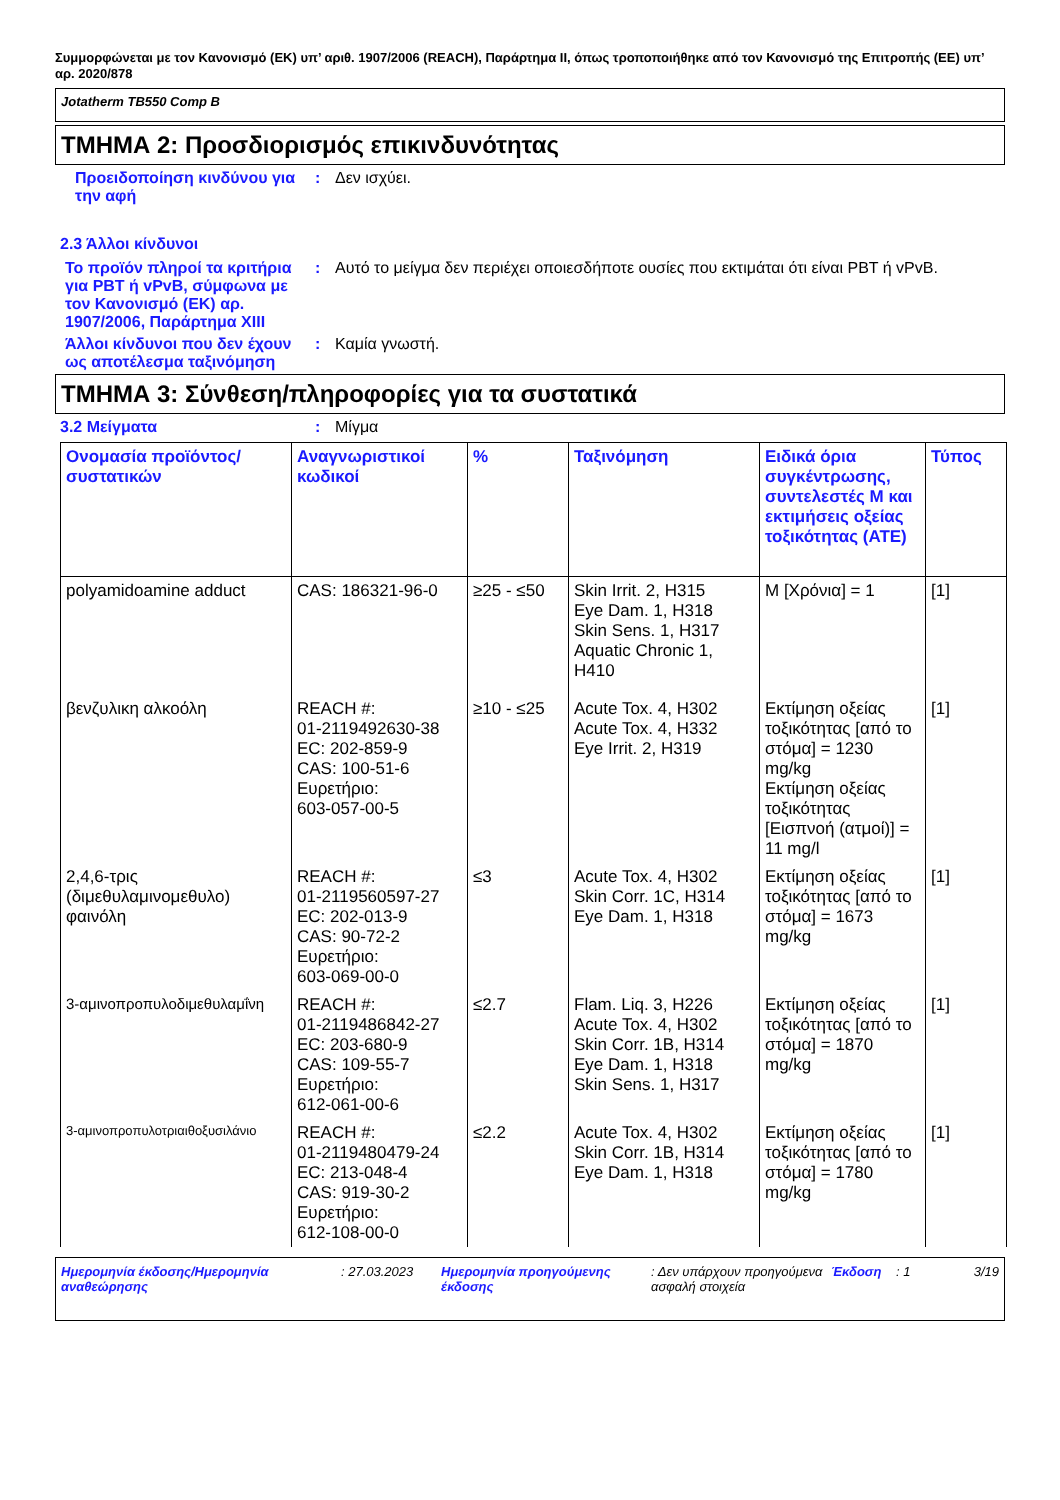Συμμορφώνεται με τον Κανονισμό (ΕΚ) υπ’ αριθ. 1907/2006 (REACH), Παράρτημα II, όπως τροποποιήθηκε από τον Κανονισμό της Επιτροπής (ΕΕ) υπ’ αρ. 2020/878
Jotatherm TB550 Comp B
ΤΜΗΜΑ 2: Προσδιορισμός επικινδυνότητας
Προειδοποίηση κινδύνου για την αφή
: Δεν ισχύει.
2.3 Άλλοι κίνδυνοι
Το προϊόν πληροί τα κριτήρια για PBT ή vPvB, σύμφωνα με τον Κανονισμό (ΕΚ) αρ. 1907/2006, Παράρτημα XIII
: Αυτό το μείγμα δεν περιέχει οποιεσδήποτε ουσίες που εκτιμάται ότι είναι PBT ή vPvB.
Άλλοι κίνδυνοι που δεν έχουν ως αποτέλεσμα ταξινόμηση
: Καμία γνωστή.
ΤΜΗΜΑ 3: Σύνθεση/πληροφορίες για τα συστατικά
3.2 Μείγματα : Μίγμα
| Ονομασία προϊόντος/ συστατικών | Αναγνωριστικοί κωδικοί | % | Ταξινόμηση | Ειδικά όρια συγκέντρωσης, συντελεστές M και εκτιμήσεις οξείας τοξικότητας (ATE) | Τύπος |
| --- | --- | --- | --- | --- | --- |
| polyamidoamine adduct | CAS: 186321-96-0 | ≥25 - ≤50 | Skin Irrit. 2, H315 Eye Dam. 1, H318 Skin Sens. 1, H317 Aquatic Chronic 1, H410 | M [Χρόνια] = 1 | [1] |
| βενζυλικη αλκοόλη | REACH #: 01-2119492630-38 EC: 202-859-9 CAS: 100-51-6 Ευρετήριο: 603-057-00-5 | ≥10 - ≤25 | Acute Tox. 4, H302 Acute Tox. 4, H332 Eye Irrit. 2, H319 | Εκτίμηση οξείας τοξικότητας [από το στόμα] = 1230 mg/kg Εκτίμηση οξείας τοξικότητας [Εισπνοή (ατμοί)] = 11 mg/l | [1] |
| 2,4,6-τρις (διμεθυλαμινομεθυλο) φαινόλη | REACH #: 01-2119560597-27 EC: 202-013-9 CAS: 90-72-2 Ευρετήριο: 603-069-00-0 | ≤3 | Acute Tox. 4, H302 Skin Corr. 1C, H314 Eye Dam. 1, H318 | Εκτίμηση οξείας τοξικότητας [από το στόμα] = 1673 mg/kg | [1] |
| 3-αμινοπροπυλοδιμεθυλαμΐνη | REACH #: 01-2119486842-27 EC: 203-680-9 CAS: 109-55-7 Ευρετήριο: 612-061-00-6 | ≤2.7 | Flam. Liq. 3, H226 Acute Tox. 4, H302 Skin Corr. 1B, H314 Eye Dam. 1, H318 Skin Sens. 1, H317 | Εκτίμηση οξείας τοξικότητας [από το στόμα] = 1870 mg/kg | [1] |
| 3-αμινοπροπυλοτριαιθοξυσιλάνιο | REACH #: 01-2119480479-24 EC: 213-048-4 CAS: 919-30-2 Ευρετήριο: 612-108-00-0 | ≤2.2 | Acute Tox. 4, H302 Skin Corr. 1B, H314 Eye Dam. 1, H318 | Εκτίμηση οξείας τοξικότητας [από το στόμα] = 1780 mg/kg | [1] |
Ημερομηνία έκδοσης/Ημερομηνία αναθεώρησης
: 27.03.2023 Ημερομηνία προηγούμενης έκδοσης
: Δεν υπάρχουν προηγούμενα ασφαλή στοιχεία
Έκδοση : 1 3/19